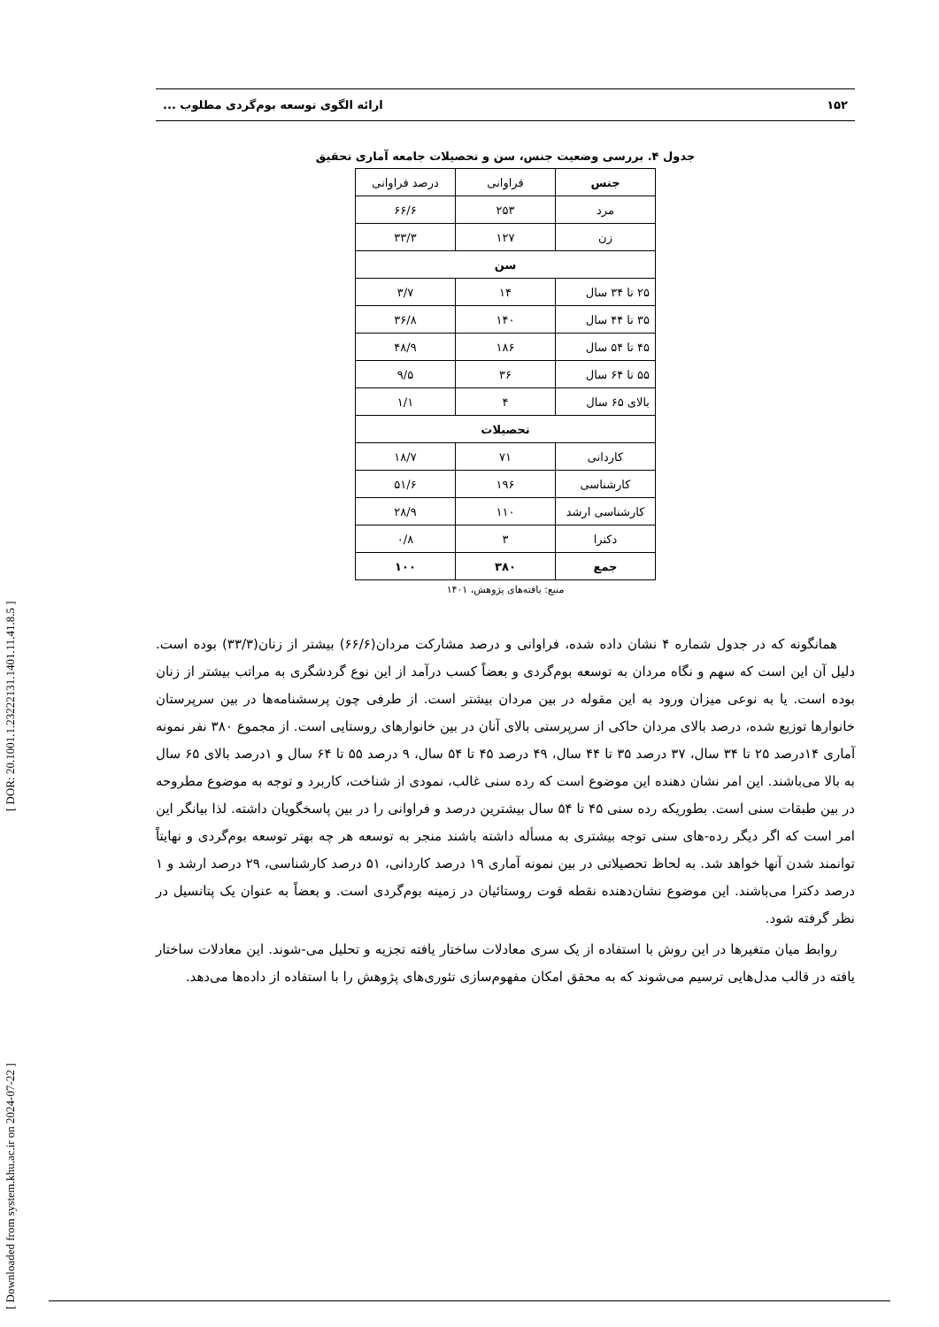[ Downloaded from system.khu.ac.ir on 2024-07-22 ] [ DOR: 20.1001.1.23222131.1401.11.41.8.5 ]
۱۵۲ ارائه الگوی توسعه بوم‌گردی مطلوب ...
جدول ۴. بررسی وضعیت جنس، سن و تحصیلات جامعه آماری تحقیق
| جنس | فراوانی | درصد فراوانی |
| مرد | ۲۵۳ | ۶۶/۶ |
| زن | ۱۲۷ | ۳۳/۳ |
| سن | | |
| ۲۵ تا ۳۴ سال | ۱۴ | ۳/۷ |
| ۳۵ تا ۴۴ سال | ۱۴۰ | ۳۶/۸ |
| ۴۵ تا ۵۴ سال | ۱۸۶ | ۴۸/۹ |
| ۵۵ تا ۶۴ سال | ۳۶ | ۹/۵ |
| بالای ۶۵ سال | ۴ | ۱/۱ |
| تحصیلات | | |
| کاردانی | ۷۱ | ۱۸/۷ |
| کارشناسی | ۱۹۶ | ۵۱/۶ |
| کارشناسی ارشد | ۱۱۰ | ۲۸/۹ |
| دکترا | ۳ | ۰/۸ |
| جمع | ۳۸۰ | ۱۰۰ |
منبع: یافته‌های پژوهش، ۱۴۰۱
همانگونه که در جدول شماره ۴ نشان داده شده، فراوانی و درصد مشارکت مردان(۶۶/۶) بیشتر از زنان(۳۳/۳) بوده است. دلیل آن این است که سهم و نگاه مردان به توسعه بوم‌گردی و بعضاً کسب درآمد از این نوع گردشگری به مراتب بیشتر از زنان بوده است. یا به نوعی میزان ورود به این مقوله در بین مردان بیشتر است. از طرفی چون پرسشنامه‌ها در بین سرپرستان خانوارها توزیع شده، درصد بالای مردان حاکی از سرپرستی بالای آنان در بین خانوارهای روستایی است. از مجموع ۳۸۰ نفر نمونه آماری ۱۴درصد ۲۵ تا ۳۴ سال، ۳۷ درصد ۳۵ تا ۴۴ سال، ۴۹ درصد ۴۵ تا ۵۴ سال، ۹ درصد ۵۵ تا ۶۴ سال و ۱درصد بالای ۶۵ سال به بالا می‌باشند. این امر نشان دهنده این موضوع است که رده سنی غالب، نمودی از شناخت، کاربرد و توجه به موضوع مطروحه در بین طبقات سنی است. بطوریکه رده سنی ۴۵ تا ۵۴ سال بیشترین درصد و فراوانی را در بین پاسخگویان داشته. لذا بیانگر این امر است که اگر دیگر رده-های سنی توجه بیشتری به مسأله داشته باشند منجر به توسعه هر چه بهتر توسعه بوم‌گردی و نهایتاً توانمند شدن آنها خواهد شد. به لحاظ تحصیلاتی در بین نمونه آماری ۱۹ درصد کاردانی، ۵۱ درصد کارشناسی، ۲۹ درصد ارشد و ۱ درصد دکترا می‌باشند. این موضوع نشان‌دهنده نقطه قوت روستائیان در زمینه بوم‌گردی است. و بعضاً به عنوان یک پتانسیل در نظر گرفته شود.
روابط میان متغیرها در این روش با استفاده از یک سری معادلات ساختار یافته تجزیه و تحلیل می-شوند. این معادلات ساختار یافته در قالب مدل‌هایی ترسیم می‌شوند که به محقق امکان مفهوم‌سازی تئوری‌های پژوهش را با استفاده از داده‌ها می‌دهد.